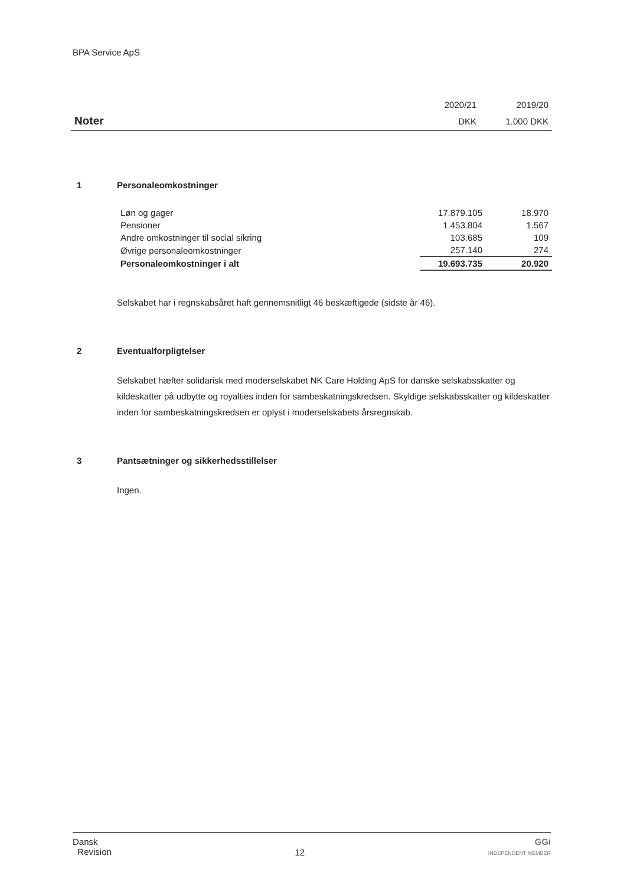BPA Service ApS
| | 2020/21 | 2019/20 |
| Noter | DKK | 1.000 DKK |
1 Personaleomkostninger
| Løn og gager | 17.879.105 | 18.970 |
| Pensioner | 1.453.804 | 1.567 |
| Andre omkostninger til social sikring | 103.685 | 109 |
| Øvrige personaleomkostninger | 257.140 | 274 |
| Personaleomkostninger i alt | 19.693.735 | 20.920 |
Selskabet har i regnskabsåret haft gennemsnitligt 46 beskæftigede (sidste år 46).
2 Eventualforpligtelser
Selskabet hæfter solidarisk med moderselskabet NK Care Holding ApS for danske selskabsskatter og kildeskatter på udbytte og royalties inden for sambeskatningskredsen. Skyldige selskabsskatter og kil­deskatter inden for sambeskatningskredsen er oplyst i moderselskabets årsregnskab.
3 Pantsætninger og sikkerhedsstillelser
Ingen.
Dansk
Revision
12
GGi
INDEPENDENT MEMBER